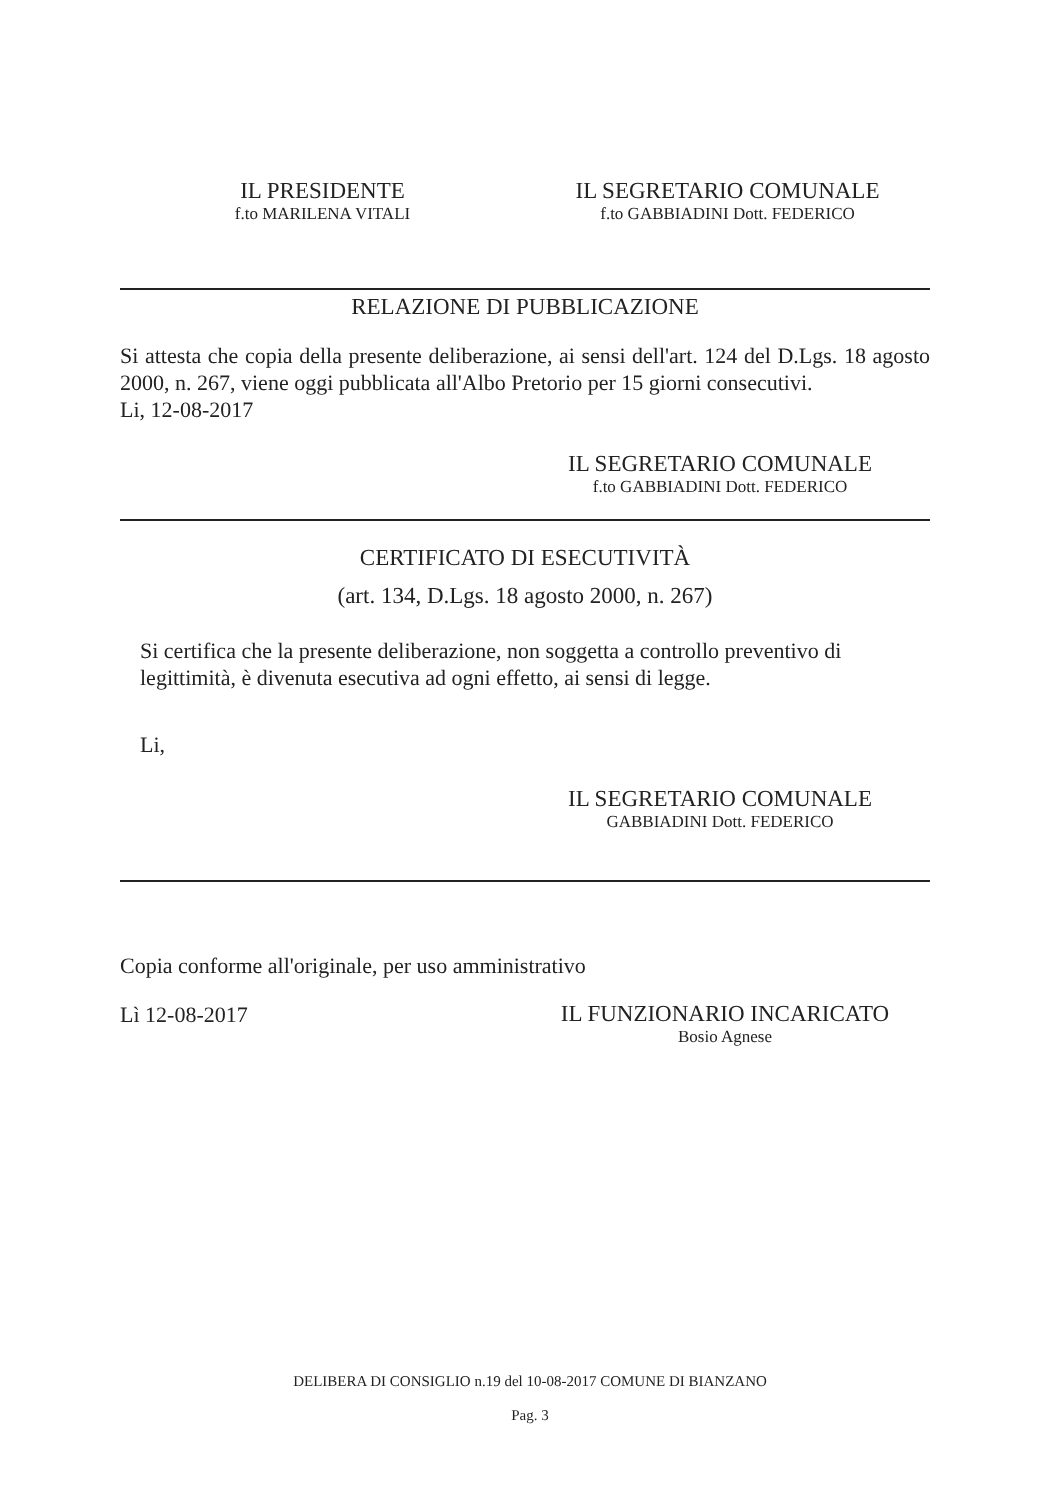IL PRESIDENTE
f.to MARILENA VITALI
IL SEGRETARIO COMUNALE
f.to GABBIADINI Dott. FEDERICO
RELAZIONE DI PUBBLICAZIONE
Si attesta che copia della presente deliberazione, ai sensi dell'art. 124 del D.Lgs. 18 agosto 2000, n. 267, viene oggi pubblicata all'Albo Pretorio per 15 giorni consecutivi.
Li, 12-08-2017
IL SEGRETARIO COMUNALE
f.to GABBIADINI Dott. FEDERICO
CERTIFICATO DI ESECUTIVITÀ
(art. 134, D.Lgs. 18 agosto 2000, n. 267)
Si certifica che la presente deliberazione, non soggetta a controllo preventivo di legittimità, è divenuta esecutiva ad ogni effetto, ai sensi di legge.
Li,
IL SEGRETARIO COMUNALE
GABBIADINI Dott. FEDERICO
Copia conforme all'originale, per uso amministrativo
Lì 12-08-2017
IL FUNZIONARIO INCARICATO
Bosio Agnese
DELIBERA DI CONSIGLIO n.19 del 10-08-2017 COMUNE DI BIANZANO
Pag. 3